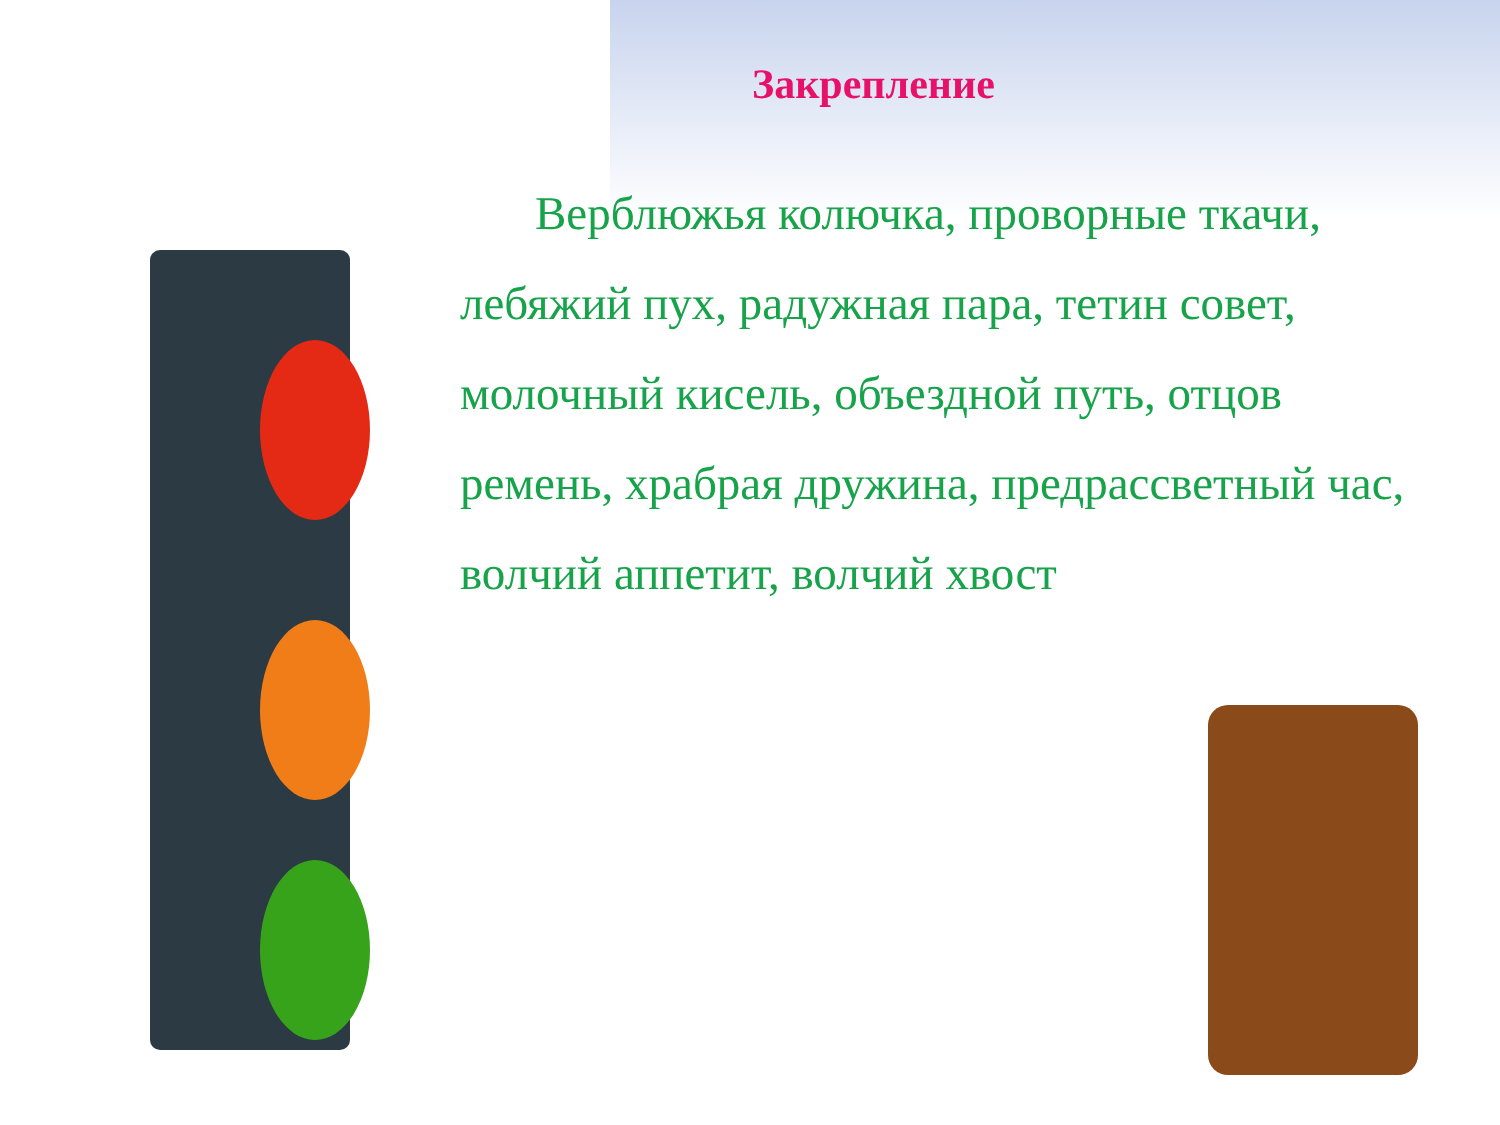Закрепление
Верблюжья колючка, проворные ткачи, лебяжий пух, радужная пара, тетин совет, молочный кисель, объездной путь, отцов ремень, храбрая дружина, предрассветный час, волчий аппетит, волчий хвост